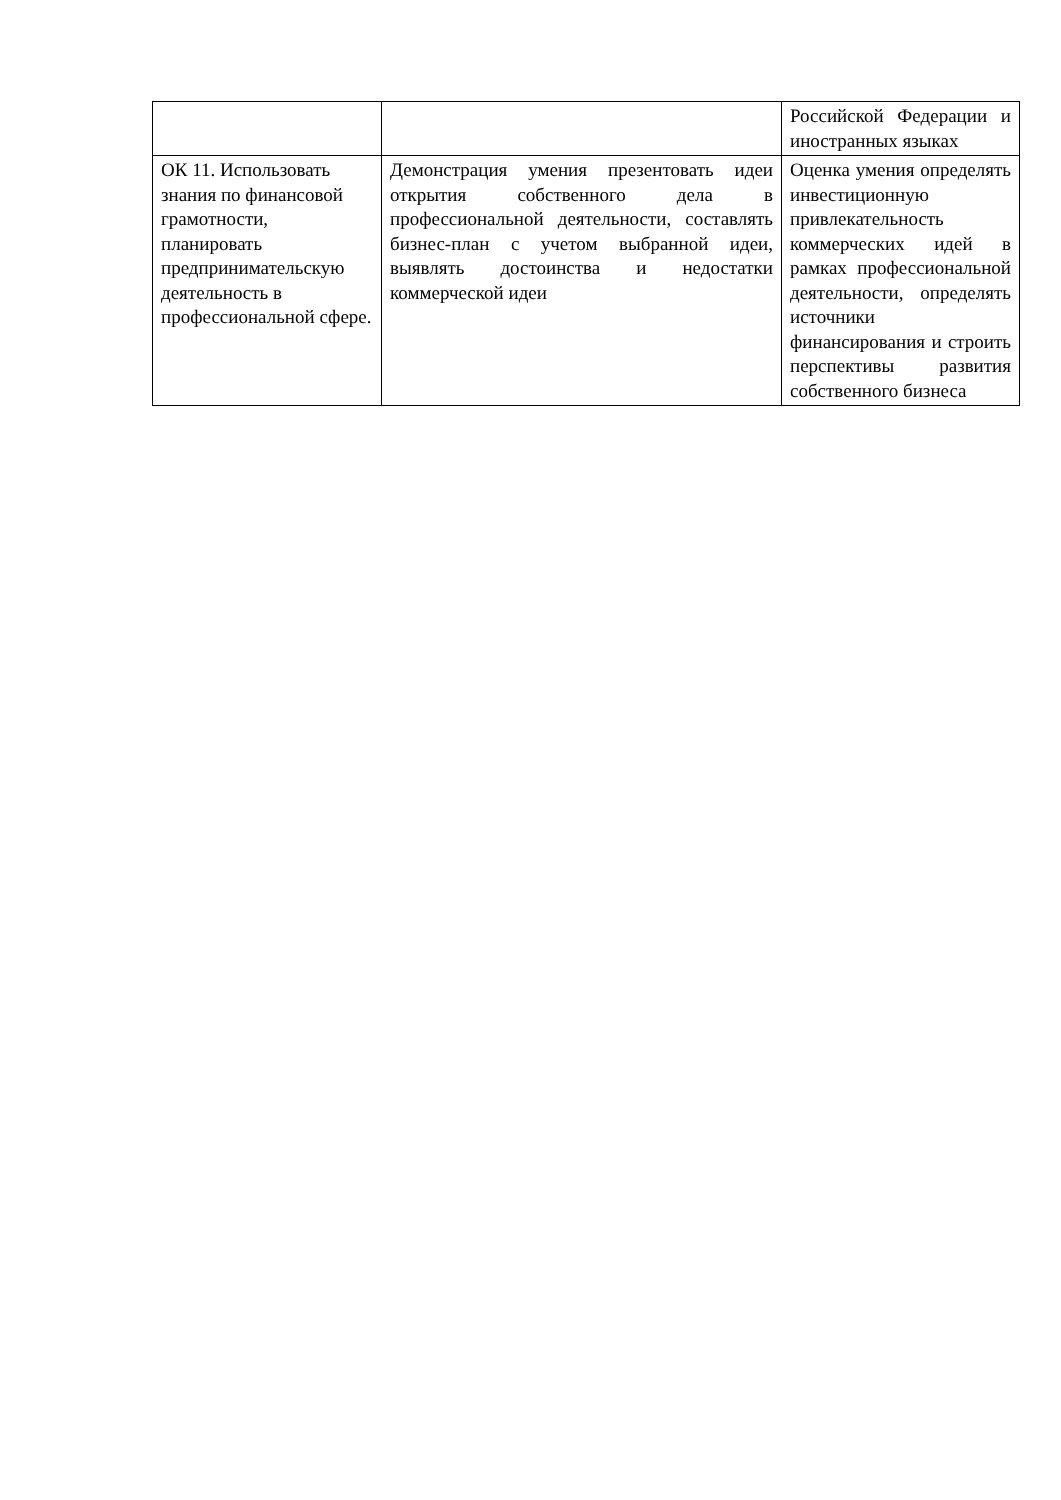| | | Российской Федерации и иностранных языках |
| ОК 11. Использовать знания по финансовой грамотности, планировать предпринимательскую деятельность в профессиональной сфере. | Демонстрация умения презентовать идеи открытия собственного дела в профессиональной деятельности, составлять бизнес-план с учетом выбранной идеи, выявлять достоинства и недостатки коммерческой идеи | Оценка умения определять инвестиционную привлекательность коммерческих идей в рамках профессиональной деятельности, определять источники финансирования и строить перспективы развития собственного бизнеса |